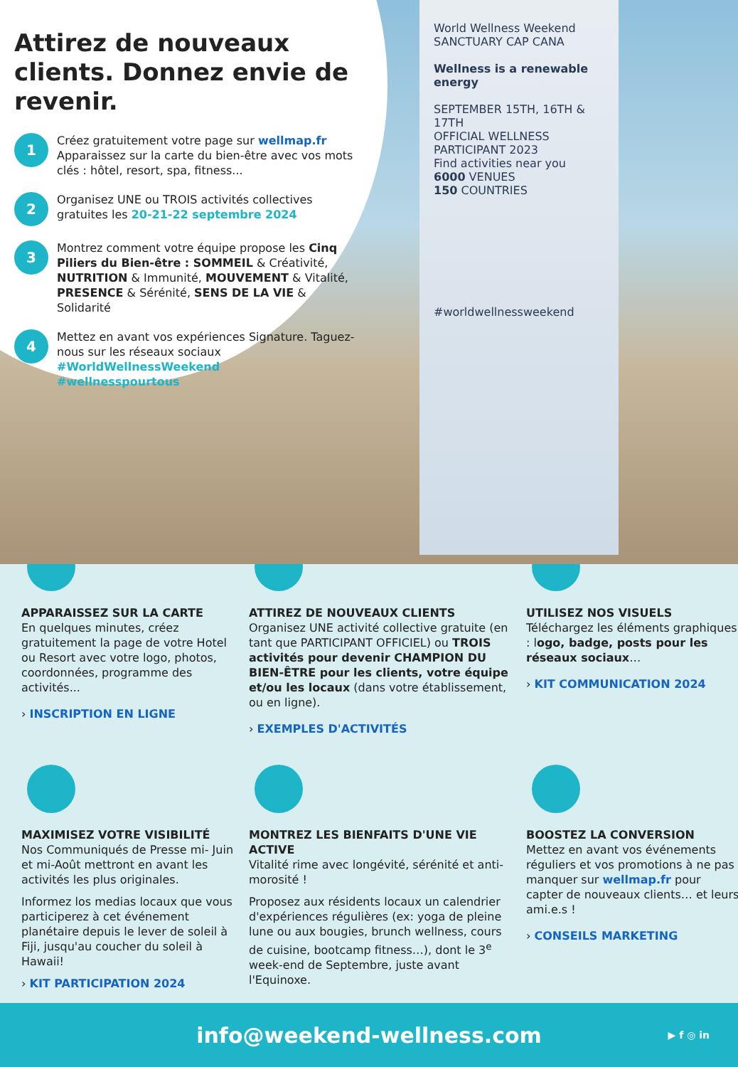World Wellness Weekend
SANCTUARY CAP CANA
Wellness is a renewable energy
SEPTEMBER 15TH, 16TH & 17TH
OFFICIAL WELLNESS PARTICIPANT 2023
Find activities near you
6000 VENUES
150 COUNTRIES
#worldwellnessweekend
Attirez de nouveaux clients. Donnez envie de revenir.
1
Créez gratuitement votre page sur wellmap.fr
Apparaissez sur la carte du bien-être avec vos mots clés : hôtel, resort, spa, fitness...
2
Organisez UNE ou TROIS activités collectives gratuites les 20-21-22 septembre 2024
3
Montrez comment votre équipe propose les Cinq Piliers du Bien-être : SOMMEIL & Créativité, NUTRITION & Immunité, MOUVEMENT & Vitalité, PRESENCE & Sérénité, SENS DE LA VIE & Solidarité
4
Mettez en avant vos expériences Signature. Taguez-nous sur les réseaux sociaux
#WorldWellnessWeekend
#wellnesspourtous
APPARAISSEZ SUR LA CARTE
En quelques minutes, créez gratuitement la page de votre Hotel ou Resort avec votre logo, photos, coordonnées, programme des activités...
› INSCRIPTION EN LIGNE
ATTIREZ DE NOUVEAUX CLIENTS
Organisez UNE activité collective gratuite (en tant que PARTICIPANT OFFICIEL) ou TROIS activités pour devenir CHAMPION DU BIEN-ÊTRE pour les clients, votre équipe et/ou les locaux (dans votre établissement, ou en ligne).
› EXEMPLES D'ACTIVITÉS
UTILISEZ NOS VISUELS
Téléchargez les éléments graphiques : logo, badge, posts pour les réseaux sociaux…
› KIT COMMUNICATION 2024
MAXIMISEZ VOTRE VISIBILITÉ
Nos Communiqués de Presse mi- Juin et mi-Août mettront en avant les activités les plus originales.
Informez los medias locaux que vous participerez à cet événement planétaire depuis le lever de soleil à Fiji, jusqu'au coucher du soleil à Hawaii!
› KIT PARTICIPATION 2024
MONTREZ LES BIENFAITS D'UNE VIE ACTIVE
Vitalité rime avec longévité, sérénité et anti-morosité !
Proposez aux résidents locaux un calendrier d'expériences régulières (ex: yoga de pleine lune ou aux bougies, brunch wellness, cours de cuisine, bootcamp fitness…), dont le 3<sup>e</sup> week-end de Septembre, juste avant l'Equinoxe.
BOOSTEZ LA CONVERSION
Mettez en avant vos événements réguliers et vos promotions à ne pas manquer sur wellmap.fr pour capter de nouveaux clients… et leurs ami.e.s !
› CONSEILS MARKETING
info@weekend-wellness.com ▶ f ◎ in